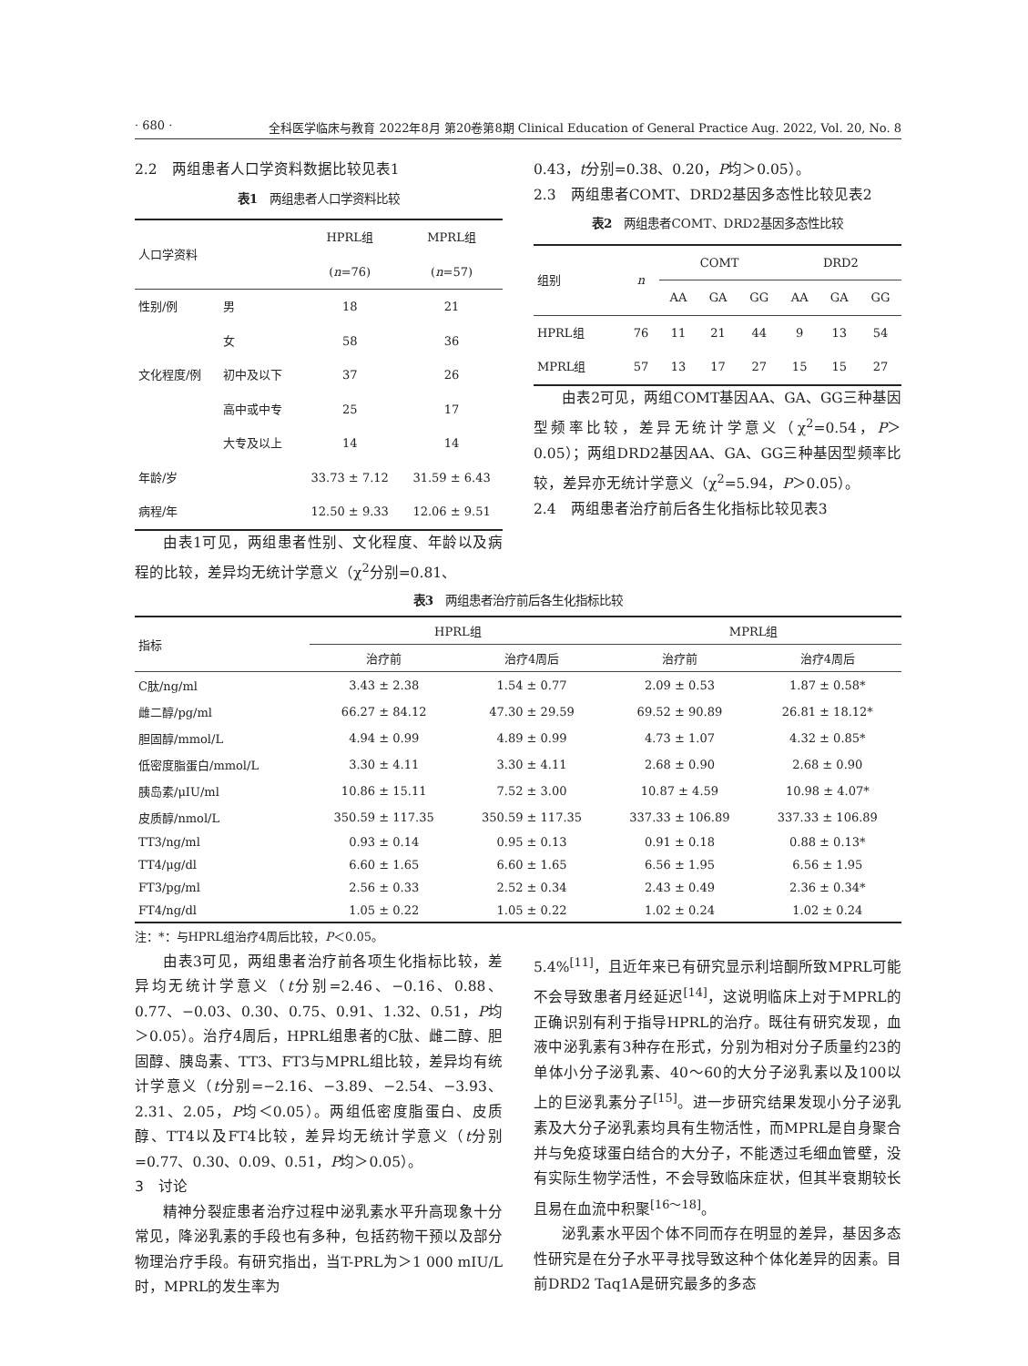· 680 · 全科医学临床与教育 2022年8月 第20卷第8期 Clinical Education of General Practice Aug. 2022, Vol. 20, No. 8
2.2　两组患者人口学资料数据比较见表1
表1　两组患者人口学资料比较
| 人口学资料 | | HPRL组 | MPRL组 |
| --- | --- | --- | --- |
| | | ( n =76) | ( n =57) |
| 性别/例 | 男 | 18 | 21 |
| | 女 | 58 | 36 |
| 文化程度/例 | 初中及以下 | 37 | 26 |
| | 高中或中专 | 25 | 17 |
| | 大专及以上 | 14 | 14 |
| 年龄/岁 | | 33.73 ± 7.12 | 31.59 ± 6.43 |
| 病程/年 | | 12.50 ± 9.33 | 12.06 ± 9.51 |
由表1可见，两组患者性别、文化程度、年龄以及病程的比较，差异均无统计学意义（χ<sup>2</sup>分别=0.81、
0.43，t分别=0.38、0.20，P均＞0.05）。
2.3　两组患者COMT、DRD2基因多态性比较见表2
表2　两组患者COMT、DRD2基因多态性比较
| 组别 | n | COMT | | | DRD2 | | |
| --- | --- | --- | --- | --- | --- | --- | --- |
| | | AA | GA | GG | AA | GA | GG |
| HPRL组 | 76 | 11 | 21 | 44 | 9 | 13 | 54 |
| MPRL组 | 57 | 13 | 17 | 27 | 15 | 15 | 27 |
由表2可见，两组COMT基因AA、GA、GG三种基因型频率比较，差异无统计学意义（χ<sup>2</sup>=0.54，P＞0.05）；两组DRD2基因AA、GA、GG三种基因型频率比较，差异亦无统计学意义（χ<sup>2</sup>=5.94，P＞0.05）。
2.4　两组患者治疗前后各生化指标比较见表3
表3　两组患者治疗前后各生化指标比较
| 指标 | HPRL组 | | MPRL组 | |
| --- | --- | --- | --- | --- |
| | 治疗前 | 治疗4周后 | 治疗前 | 治疗4周后 |
| C肽/ng/ml | 3.43 ± 2.38 | 1.54 ± 0.77 | 2.09 ± 0.53 | 1.87 ± 0.58* |
| 雌二醇/pg/ml | 66.27 ± 84.12 | 47.30 ± 29.59 | 69.52 ± 90.89 | 26.81 ± 18.12* |
| 胆固醇/mmol/L | 4.94 ± 0.99 | 4.89 ± 0.99 | 4.73 ± 1.07 | 4.32 ± 0.85* |
| 低密度脂蛋白/mmol/L | 3.30 ± 4.11 | 3.30 ± 4.11 | 2.68 ± 0.90 | 2.68 ± 0.90 |
| 胰岛素/μIU/ml | 10.86 ± 15.11 | 7.52 ± 3.00 | 10.87 ± 4.59 | 10.98 ± 4.07* |
| 皮质醇/nmol/L | 350.59 ± 117.35 | 350.59 ± 117.35 | 337.33 ± 106.89 | 337.33 ± 106.89 |
| TT3/ng/ml | 0.93 ± 0.14 | 0.95 ± 0.13 | 0.91 ± 0.18 | 0.88 ± 0.13* |
| TT4/μg/dl | 6.60 ± 1.65 | 6.60 ± 1.65 | 6.56 ± 1.95 | 6.56 ± 1.95 |
| FT3/pg/ml | 2.56 ± 0.33 | 2.52 ± 0.34 | 2.43 ± 0.49 | 2.36 ± 0.34* |
| FT4/ng/dl | 1.05 ± 0.22 | 1.05 ± 0.22 | 1.02 ± 0.24 | 1.02 ± 0.24 |
注：*：与HPRL组治疗4周后比较，P＜0.05。
由表3可见，两组患者治疗前各项生化指标比较，差异均无统计学意义（t分别=2.46、−0.16、0.88、0.77、−0.03、0.30、0.75、0.91、1.32、0.51，P均＞0.05）。治疗4周后，HPRL组患者的C肽、雌二醇、胆固醇、胰岛素、TT3、FT3与MPRL组比较，差异均有统计学意义（t分别=−2.16、−3.89、−2.54、−3.93、2.31、2.05，P均＜0.05）。两组低密度脂蛋白、皮质醇、TT4以及FT4比较，差异均无统计学意义（t分别=0.77、0.30、0.09、0.51，P均＞0.05）。
3　讨论
精神分裂症患者治疗过程中泌乳素水平升高现象十分常见，降泌乳素的手段也有多种，包括药物干预以及部分物理治疗手段。有研究指出，当T-PRL为＞1 000 mIU/L时，MPRL的发生率为
5.4%<sup>[11]</sup>，且近年来已有研究显示利培酮所致MPRL可能不会导致患者月经延迟<sup>[14]</sup>，这说明临床上对于MPRL的正确识别有利于指导HPRL的治疗。既往有研究发现，血液中泌乳素有3种存在形式，分别为相对分子质量约23的单体小分子泌乳素、40～60的大分子泌乳素以及100以上的巨泌乳素分子<sup>[15]</sup>。进一步研究结果发现小分子泌乳素及大分子泌乳素均具有生物活性，而MPRL是自身聚合并与免疫球蛋白结合的大分子，不能透过毛细血管壁，没有实际生物学活性，不会导致临床症状，但其半衰期较长且易在血流中积聚<sup>[16～18]</sup>。
泌乳素水平因个体不同而存在明显的差异，基因多态性研究是在分子水平寻找导致这种个体化差异的因素。目前DRD2 Taq1A是研究最多的多态